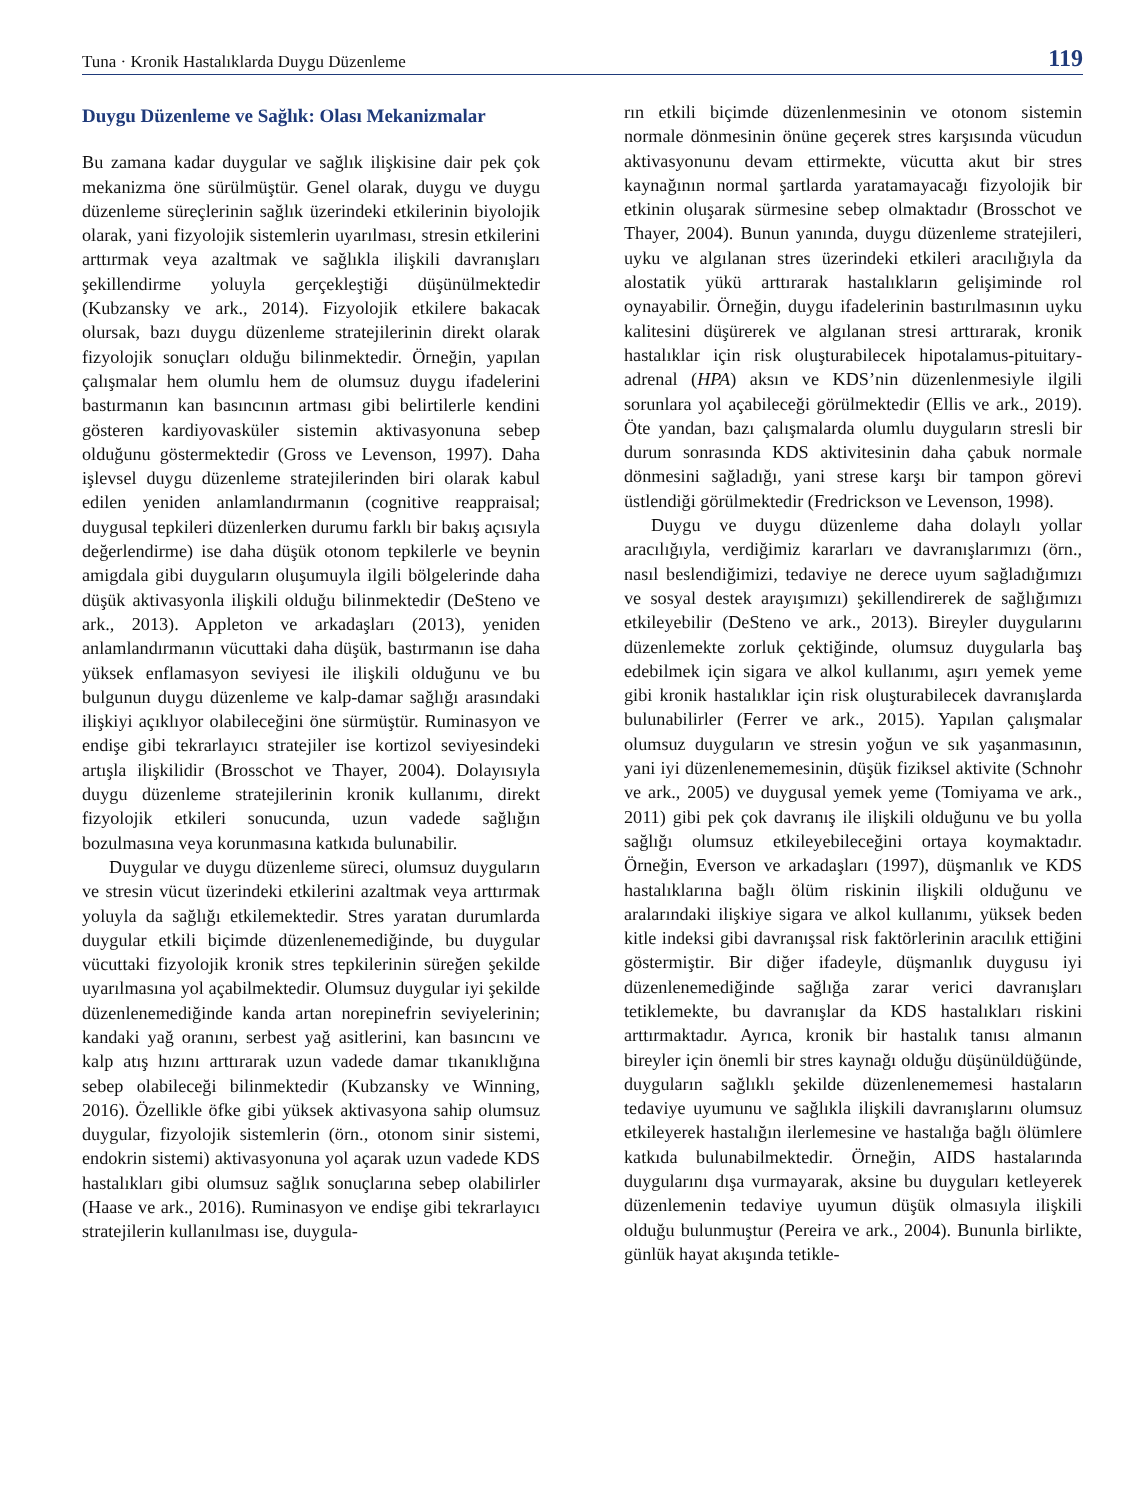Tuna · Kronik Hastalıklarda Duygu Düzenleme 119
Duygu Düzenleme ve Sağlık: Olası Mekanizmalar
Bu zamana kadar duygular ve sağlık ilişkisine dair pek çok mekanizma öne sürülmüştür. Genel olarak, duygu ve duygu düzenleme süreçlerinin sağlık üzerindeki etkilerinin biyolojik olarak, yani fizyolojik sistemlerin uyarılması, stresin etkilerini arttırmak veya azaltmak ve sağlıkla ilişkili davranışları şekillendirme yoluyla gerçekleştiği düşünülmektedir (Kubzansky ve ark., 2014). Fizyolojik etkilere bakacak olursak, bazı duygu düzenleme stratejilerinin direkt olarak fizyolojik sonuçları olduğu bilinmektedir. Örneğin, yapılan çalışmalar hem olumlu hem de olumsuz duygu ifadelerini bastırmanın kan basıncının artması gibi belirtilerle kendini gösteren kardiyovasküler sistemin aktivasyonuna sebep olduğunu göstermektedir (Gross ve Levenson, 1997). Daha işlevsel duygu düzenleme stratejilerinden biri olarak kabul edilen yeniden anlamlandırmanın (cognitive reappraisal; duygusal tepkileri düzenlerken durumu farklı bir bakış açısıyla değerlendirme) ise daha düşük otonom tepkilerle ve beynin amigdala gibi duyguların oluşumuyla ilgili bölgelerinde daha düşük aktivasyonla ilişkili olduğu bilinmektedir (DeSteno ve ark., 2013). Appleton ve arkadaşları (2013), yeniden anlamlandırmanın vücuttaki daha düşük, bastırmanın ise daha yüksek enflamasyon seviyesi ile ilişkili olduğunu ve bu bulgunun duygu düzenleme ve kalp-damar sağlığı arasındaki ilişkiyi açıklıyor olabileceğini öne sürmüştür. Ruminasyon ve endişe gibi tekrarlayıcı stratejiler ise kortizol seviyesindeki artışla ilişkilidir (Brosschot ve Thayer, 2004). Dolayısıyla duygu düzenleme stratejilerinin kronik kullanımı, direkt fizyolojik etkileri sonucunda, uzun vadede sağlığın bozulmasına veya korunmasına katkıda bulunabilir.
Duygular ve duygu düzenleme süreci, olumsuz duyguların ve stresin vücut üzerindeki etkilerini azaltmak veya arttırmak yoluyla da sağlığı etkilemektedir. Stres yaratan durumlarda duygular etkili biçimde düzenlenemediğinde, bu duygular vücuttaki fizyolojik kronik stres tepkilerinin süreğen şekilde uyarılmasına yol açabilmektedir. Olumsuz duygular iyi şekilde düzenlenemediğinde kanda artan norepinefrin seviyelerinin; kandaki yağ oranını, serbest yağ asitlerini, kan basıncını ve kalp atış hızını arttırarak uzun vadede damar tıkanıklığına sebep olabileceği bilinmektedir (Kubzansky ve Winning, 2016). Özellikle öfke gibi yüksek aktivasyona sahip olumsuz duygular, fizyolojik sistemlerin (örn., otonom sinir sistemi, endokrin sistemi) aktivasyonuna yol açarak uzun vadede KDS hastalıkları gibi olumsuz sağlık sonuçlarına sebep olabilirler (Haase ve ark., 2016). Ruminasyon ve endişe gibi tekrarlayıcı stratejilerin kullanılması ise, duygula-
rın etkili biçimde düzenlenmesinin ve otonom sistemin normale dönmesinin önüne geçerek stres karşısında vücudun aktivasyonunu devam ettirmekte, vücutta akut bir stres kaynağının normal şartlarda yaratamayacağı fizyolojik bir etkinin oluşarak sürmesine sebep olmaktadır (Brosschot ve Thayer, 2004). Bunun yanında, duygu düzenleme stratejileri, uyku ve algılanan stres üzerindeki etkileri aracılığıyla da alostatik yükü arttırarak hastalıkların gelişiminde rol oynayabilir. Örneğin, duygu ifadelerinin bastırılmasının uyku kalitesini düşürerek ve algılanan stresi arttırarak, kronik hastalıklar için risk oluşturabilecek hipotalamus-pituitary-adrenal (HPA) aksın ve KDS’nin düzenlenmesiyle ilgili sorunlara yol açabileceği görülmektedir (Ellis ve ark., 2019). Öte yandan, bazı çalışmalarda olumlu duyguların stresli bir durum sonrasında KDS aktivitesinin daha çabuk normale dönmesini sağladığı, yani strese karşı bir tampon görevi üstlendiği görülmektedir (Fredrickson ve Levenson, 1998).
Duygu ve duygu düzenleme daha dolaylı yollar aracılığıyla, verdiğimiz kararları ve davranışlarımızı (örn., nasıl beslendiğimizi, tedaviye ne derece uyum sağladığımızı ve sosyal destek arayışımızı) şekillendirerek de sağlığımızı etkileyebilir (DeSteno ve ark., 2013). Bireyler duygularını düzenlemekte zorluk çektiğinde, olumsuz duygularla baş edebilmek için sigara ve alkol kullanımı, aşırı yemek yeme gibi kronik hastalıklar için risk oluşturabilecek davranışlarda bulunabilirler (Ferrer ve ark., 2015). Yapılan çalışmalar olumsuz duyguların ve stresin yoğun ve sık yaşanmasının, yani iyi düzenlenememesinin, düşük fiziksel aktivite (Schnohr ve ark., 2005) ve duygusal yemek yeme (Tomiyama ve ark., 2011) gibi pek çok davranış ile ilişkili olduğunu ve bu yolla sağlığı olumsuz etkileyebileceğini ortaya koymaktadır. Örneğin, Everson ve arkadaşları (1997), düşmanlık ve KDS hastalıklarına bağlı ölüm riskinin ilişkili olduğunu ve aralarındaki ilişkiye sigara ve alkol kullanımı, yüksek beden kitle indeksi gibi davranışsal risk faktörlerinin aracılık ettiğini göstermiştir. Bir diğer ifadeyle, düşmanlık duygusu iyi düzenlenemediğinde sağlığa zarar verici davranışları tetiklemekte, bu davranışlar da KDS hastalıkları riskini arttırmaktadır. Ayrıca, kronik bir hastalık tanısı almanın bireyler için önemli bir stres kaynağı olduğu düşünüldüğünde, duyguların sağlıklı şekilde düzenlenememesi hastaların tedaviye uyumunu ve sağlıkla ilişkili davranışlarını olumsuz etkileyerek hastalığın ilerlemesine ve hastalığa bağlı ölümlere katkıda bulunabilmektedir. Örneğin, AIDS hastalarında duygularını dışa vurmayarak, aksine bu duyguları ketleyerek düzenlemenin tedaviye uyumun düşük olmasıyla ilişkili olduğu bulunmuştur (Pereira ve ark., 2004). Bununla birlikte, günlük hayat akışında tetikle-